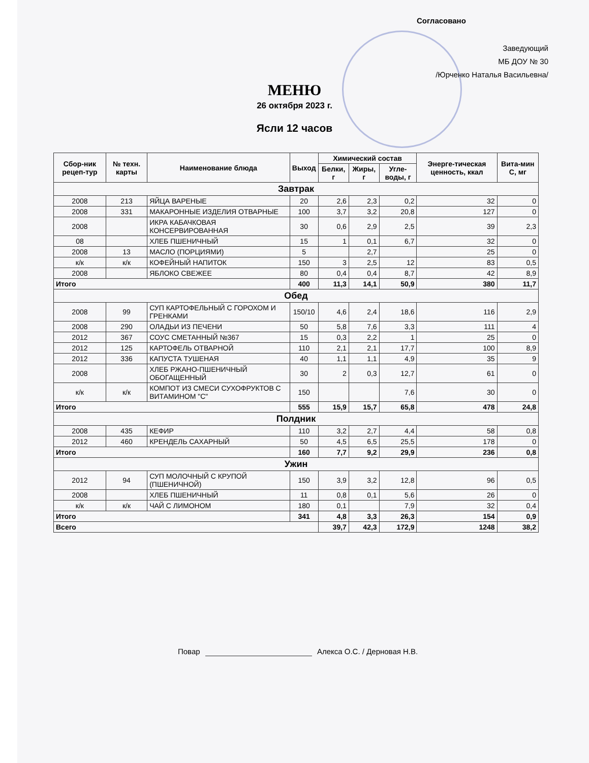Согласовано
Заведующий
МБ ДОУ № 30
/Юрченко Наталья Васильевна/
МЕНЮ
26 октября 2023 г.
Ясли 12 часов
| Сбор-ник рецеп-тур | № техн. карты | Наименование блюда | Выход | Химический состав | | | Энерге-тическая ценность, ккал | Вита-мин С, мг |
| --- | --- | --- | --- | --- | --- | --- | --- | --- |
| | | | | Белки, г | Жиры, г | Угле-воды, г | | |
| Завтрак | | | | | | | | |
| 2008 | 213 | ЯЙЦА ВАРЕНЫЕ | 20 | 2,6 | 2,3 | 0,2 | 32 | 0 |
| 2008 | 331 | МАКАРОННЫЕ ИЗДЕЛИЯ ОТВАРНЫЕ | 100 | 3,7 | 3,2 | 20,8 | 127 | 0 |
| 2008 | | ИКРА КАБАЧКОВАЯ КОНСЕРВИРОВАННАЯ | 30 | 0,6 | 2,9 | 2,5 | 39 | 2,3 |
| 08 | | ХЛЕБ ПШЕНИЧНЫЙ | 15 | 1 | 0,1 | 6,7 | 32 | 0 |
| 2008 | 13 | МАСЛО (ПОРЦИЯМИ) | 5 | | 2,7 | | 25 | 0 |
| к/к | к/к | КОФЕЙНЫЙ НАПИТОК | 150 | 3 | 2,5 | 12 | 83 | 0,5 |
| 2008 | | ЯБЛОКО СВЕЖЕЕ | 80 | 0,4 | 0,4 | 8,7 | 42 | 8,9 |
| Итого | | | 400 | 11,3 | 14,1 | 50,9 | 380 | 11,7 |
| Обед | | | | | | | | |
| 2008 | 99 | СУП КАРТОФЕЛЬНЫЙ С ГОРОХОМ И ГРЕНКАМИ | 150/10 | 4,6 | 2,4 | 18,6 | 116 | 2,9 |
| 2008 | 290 | ОЛАДЬИ ИЗ ПЕЧЕНИ | 50 | 5,8 | 7,6 | 3,3 | 111 | 4 |
| 2012 | 367 | СОУС СМЕТАННЫЙ №367 | 15 | 0,3 | 2,2 | 1 | 25 | 0 |
| 2012 | 125 | КАРТОФЕЛЬ ОТВАРНОЙ | 110 | 2,1 | 2,1 | 17,7 | 100 | 8,9 |
| 2012 | 336 | КАПУСТА ТУШЕНАЯ | 40 | 1,1 | 1,1 | 4,9 | 35 | 9 |
| 2008 | | ХЛЕБ РЖАНО-ПШЕНИЧНЫЙ ОБОГАЩЕННЫЙ | 30 | 2 | 0,3 | 12,7 | 61 | 0 |
| к/к | к/к | КОМПОТ ИЗ СМЕСИ СУХОФРУКТОВ С ВИТАМИНОМ "С" | 150 | | | 7,6 | 30 | 0 |
| Итого | | | 555 | 15,9 | 15,7 | 65,8 | 478 | 24,8 |
| Полдник | | | | | | | | |
| 2008 | 435 | КЕФИР | 110 | 3,2 | 2,7 | 4,4 | 58 | 0,8 |
| 2012 | 460 | КРЕНДЕЛЬ САХАРНЫЙ | 50 | 4,5 | 6,5 | 25,5 | 178 | 0 |
| Итого | | | 160 | 7,7 | 9,2 | 29,9 | 236 | 0,8 |
| Ужин | | | | | | | | |
| 2012 | 94 | СУП МОЛОЧНЫЙ С КРУПОЙ (ПШЕНИЧНОЙ) | 150 | 3,9 | 3,2 | 12,8 | 96 | 0,5 |
| 2008 | | ХЛЕБ ПШЕНИЧНЫЙ | 11 | 0,8 | 0,1 | 5,6 | 26 | 0 |
| к/к | к/к | ЧАЙ С ЛИМОНОМ | 180 | 0,1 | | 7,9 | 32 | 0,4 |
| Итого | | | 341 | 4,8 | 3,3 | 26,3 | 154 | 0,9 |
| Всего | | | | 39,7 | 42,3 | 172,9 | 1248 | 38,2 |
Повар Алекса О.С. / Дерновая Н.В.